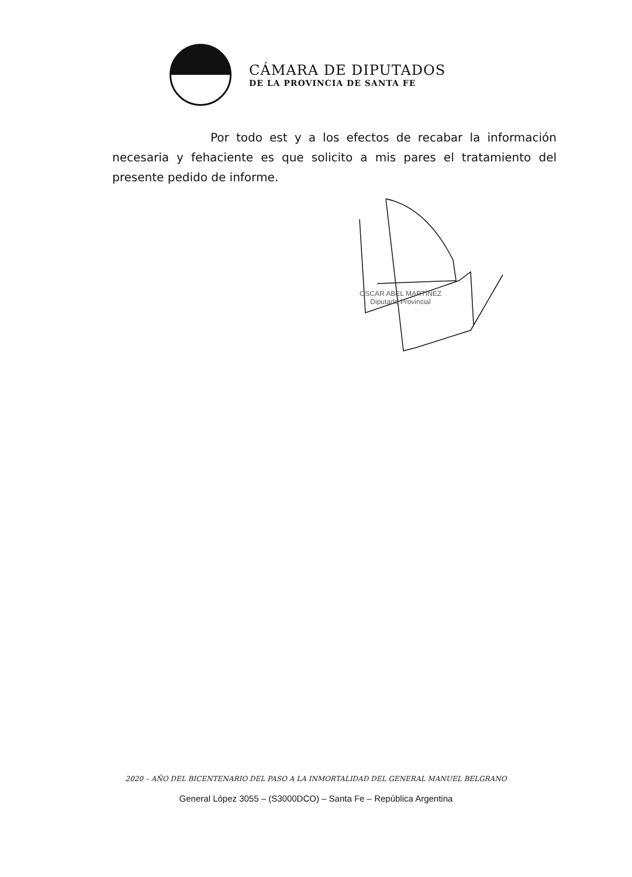CÁMARA DE DIPUTADOS
DE LA PROVINCIA DE SANTA FE
Por todo est y a los efectos de recabar la información necesaria y fehaciente es que solicito a mis pares el tratamiento del presente pedido de informe.
OSCAR ABEL MARTÍNEZ
Diputado Provincial
2020 – AÑO DEL BICENTENARIO DEL PASO A LA INMORTALIDAD DEL GENERAL MANUEL BELGRANO
General López 3055 – (S3000DCO) – Santa Fe – República Argentina